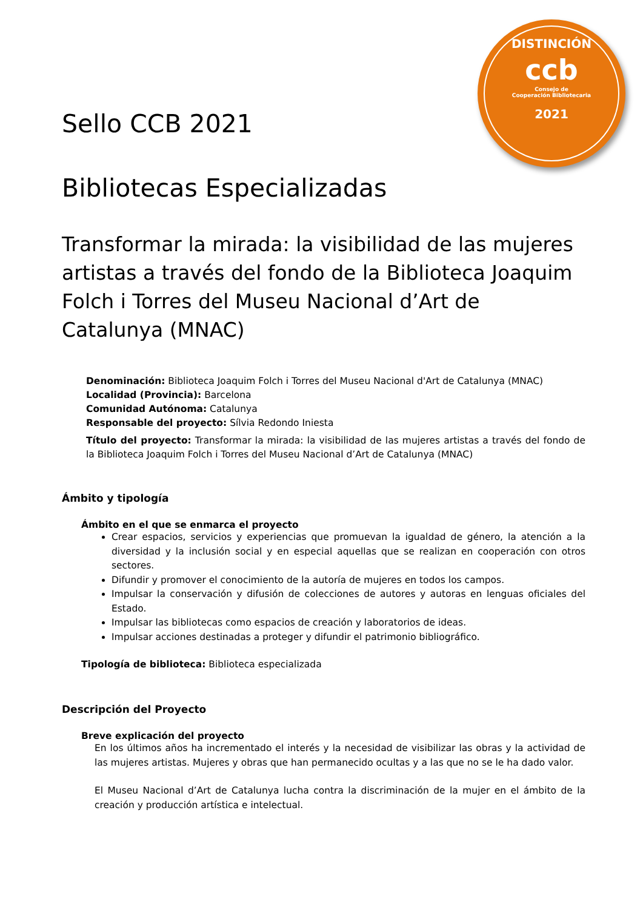DISTINCIÓN
ccb
Consejo de
Cooperación Bibliotecaria
2021
Sello CCB 2021
Bibliotecas Especializadas
Transformar la mirada: la visibilidad de las mujeres artistas a través del fondo de la Biblioteca Joaquim Folch i Torres del Museu Nacional d’Art de Catalunya (MNAC)
Denominación: Biblioteca Joaquim Folch i Torres del Museu Nacional d'Art de Catalunya (MNAC)
Localidad (Provincia): Barcelona
Comunidad Autónoma: Catalunya
Responsable del proyecto: Sílvia Redondo Iniesta
Título del proyecto: Transformar la mirada: la visibilidad de las mujeres artistas a través del fondo de la Biblioteca Joaquim Folch i Torres del Museu Nacional d’Art de Catalunya (MNAC)
Ámbito y tipología
Ámbito en el que se enmarca el proyecto
Crear espacios, servicios y experiencias que promuevan la igualdad de género, la atención a la diversidad y la inclusión social y en especial aquellas que se realizan en cooperación con otros sectores.
Difundir y promover el conocimiento de la autoría de mujeres en todos los campos.
Impulsar la conservación y difusión de colecciones de autores y autoras en lenguas oficiales del Estado.
Impulsar las bibliotecas como espacios de creación y laboratorios de ideas.
Impulsar acciones destinadas a proteger y difundir el patrimonio bibliográfico.
Tipología de biblioteca: Biblioteca especializada
Descripción del Proyecto
Breve explicación del proyecto
En los últimos años ha incrementado el interés y la necesidad de visibilizar las obras y la actividad de las mujeres artistas. Mujeres y obras que han permanecido ocultas y a las que no se le ha dado valor.
El Museu Nacional d’Art de Catalunya lucha contra la discriminación de la mujer en el ámbito de la creación y producción artística e intelectual.